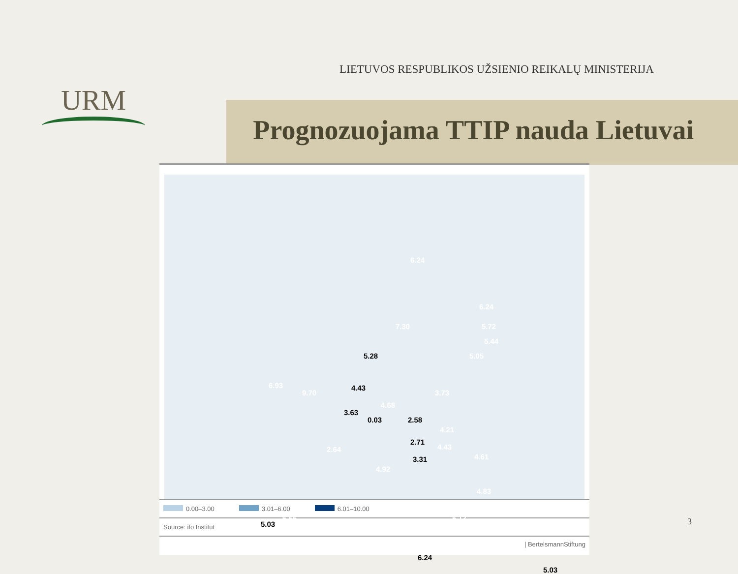URM
LIETUVOS RESPUBLIKOS UŽSIENIO REIKALŲ MINISTERIJA
Prognozuojama TTIP nauda Lietuvai
6.24
7.30
6.24
5.72
5.44
5.05 5.28
6.93
9.70
4.43
4.68
3.73
3.63
0.03 2.58
4.21
2.71
4.43
4.61
2.64
3.31
4.92
4.83
5.13 6.55
5.03
6.24
5.03
0.00–3.00 3.01–6.00 6.01–10.00
Source: ifo Institut
| BertelsmannStiftung
3